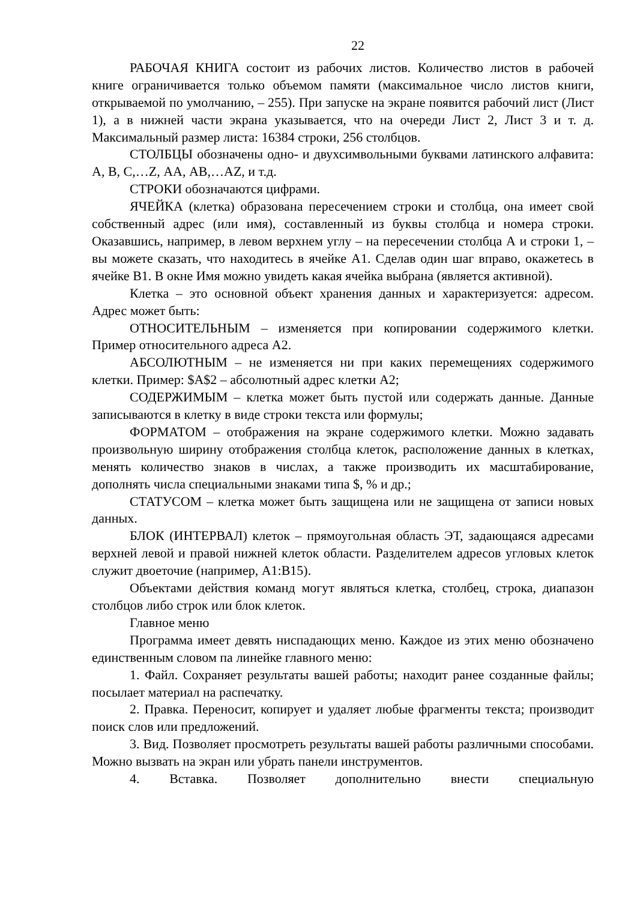22
РАБОЧАЯ КНИГА состоит из рабочих листов. Количество листов в рабочей книге ограничивается только объемом памяти (максимальное число листов книги, открываемой по умолчанию, – 255). При запуске на экране появится рабочий лист (Лист 1), а в нижней части экрана указывается, что на очереди Лист 2, Лист 3 и т. д. Максимальный размер листа: 16384 строки, 256 столбцов.
СТОЛБЦЫ обозначены одно- и двухсимвольными буквами латинского алфавита: А, В, С,…Z, АА, АВ,…AZ, и т.д.
СТРОКИ обозначаются цифрами.
ЯЧЕЙКА (клетка) образована пересечением строки и столбца, она имеет свой собственный адрес (или имя), составленный из буквы столбца и номера строки. Оказавшись, например, в левом верхнем углу – на пересечении столбца А и строки 1, – вы можете сказать, что находитесь в ячейке А1. Сделав один шаг вправо, окажетесь в ячейке В1. В окне Имя можно увидеть какая ячейка выбрана (является активной).
Клетка – это основной объект хранения данных и характеризуется: адресом. Адрес может быть:
ОТНОСИТЕЛЬНЫМ – изменяется при копировании содержимого клетки. Пример относительного адреса А2.
АБСОЛЮТНЫМ – не изменяется ни при каких перемещениях содержимого клетки. Пример: $A$2 – абсолютный адрес клетки А2;
СОДЕРЖИМЫМ – клетка может быть пустой или содержать данные. Данные записываются в клетку в виде строки текста или формулы;
ФОРМАТОМ – отображения на экране содержимого клетки. Можно задавать произвольную ширину отображения столбца клеток, расположение данных в клетках, менять количество знаков в числах, а также производить их масштабирование, дополнять числа специальными знаками типа $, % и др.;
СТАТУСОМ – клетка может быть защищена или не защищена от записи новых данных.
БЛОК (ИНТЕРВАЛ) клеток – прямоугольная область ЭТ, задающаяся адресами верхней левой и правой нижней клеток области. Разделителем адресов угловых клеток служит двоеточие (например, А1:В15).
Объектами действия команд могут являться клетка, столбец, строка, диапазон столбцов либо строк или блок клеток.
Главное меню
Программа имеет девять ниспадающих меню. Каждое из этих меню обозначено единственным словом па линейке главного меню:
1. Файл. Сохраняет результаты вашей работы; находит ранее созданные файлы; посылает материал на распечатку.
2. Правка. Переносит, копирует и удаляет любые фрагменты текста; производит поиск слов или предложений.
3. Вид. Позволяет просмотреть результаты вашей работы различными способами. Можно вызвать на экран или убрать панели инструментов.
4. Вставка. Позволяет дополнительно внести специальную